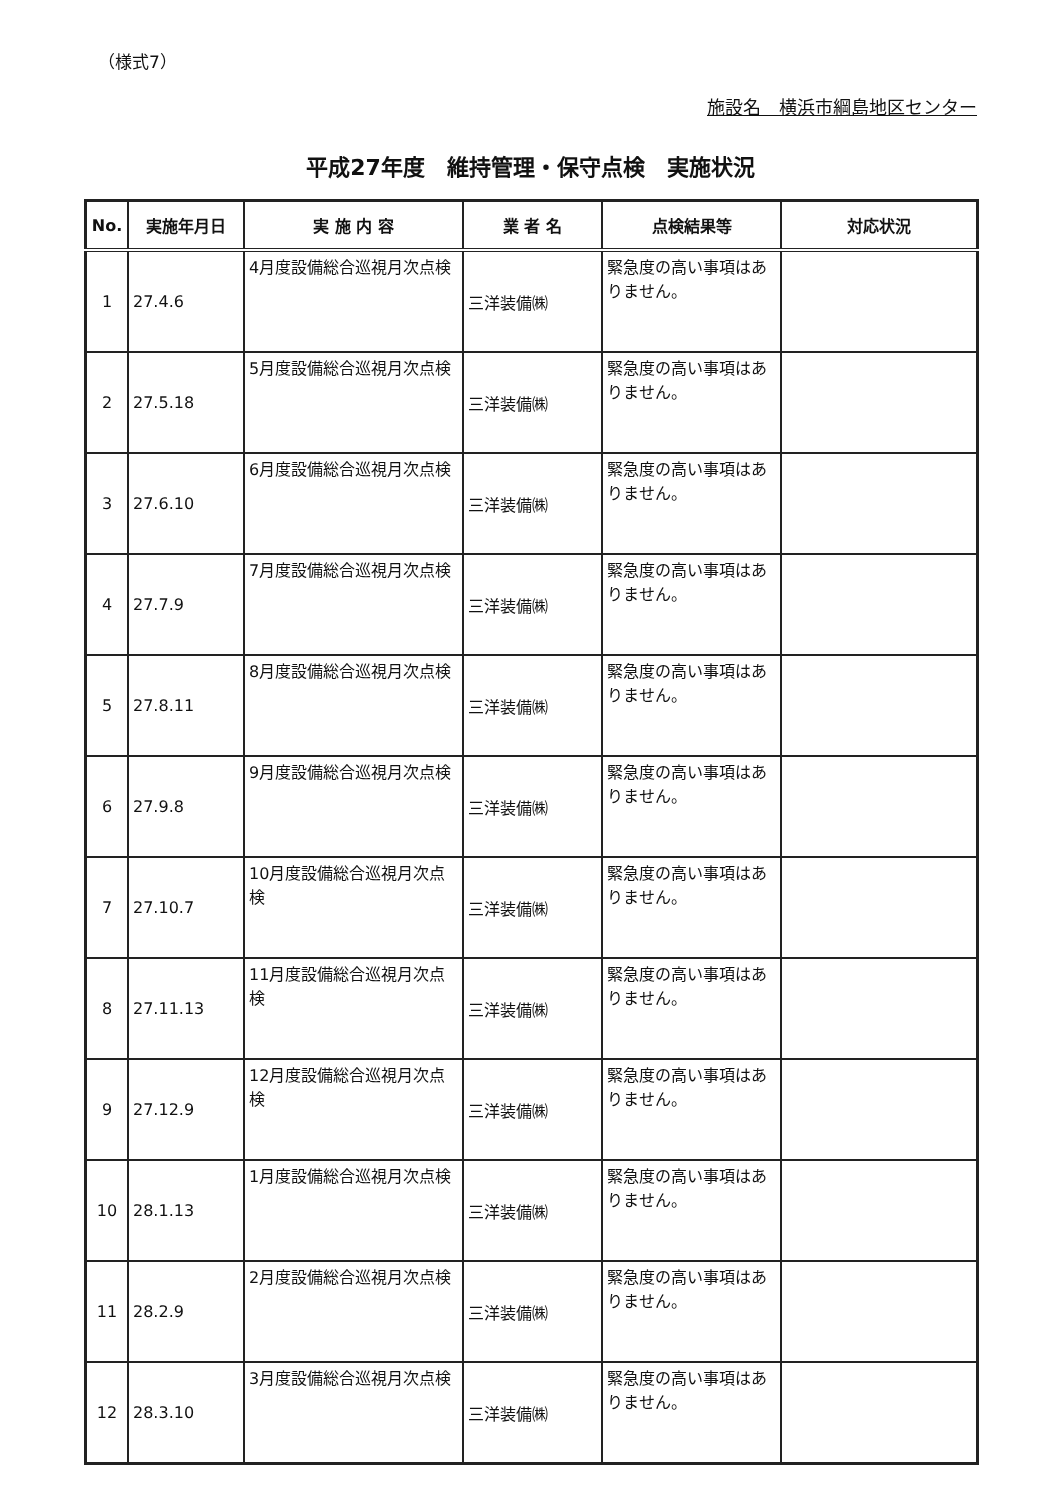（様式7）
施設名　横浜市綱島地区センター
平成27年度　維持管理・保守点検　実施状況
| No. | 実施年月日 | 実 施 内 容 | 業 者 名 | 点検結果等 | 対応状況 |
| --- | --- | --- | --- | --- | --- |
| 1 | 27.4.6 | 4月度設備総合巡視月次点検 | 三洋装備㈱ | 緊急度の高い事項はありません。 | |
| 2 | 27.5.18 | 5月度設備総合巡視月次点検 | 三洋装備㈱ | 緊急度の高い事項はありません。 | |
| 3 | 27.6.10 | 6月度設備総合巡視月次点検 | 三洋装備㈱ | 緊急度の高い事項はありません。 | |
| 4 | 27.7.9 | 7月度設備総合巡視月次点検 | 三洋装備㈱ | 緊急度の高い事項はありません。 | |
| 5 | 27.8.11 | 8月度設備総合巡視月次点検 | 三洋装備㈱ | 緊急度の高い事項はありません。 | |
| 6 | 27.9.8 | 9月度設備総合巡視月次点検 | 三洋装備㈱ | 緊急度の高い事項はありません。 | |
| 7 | 27.10.7 | 10月度設備総合巡視月次点検 | 三洋装備㈱ | 緊急度の高い事項はありません。 | |
| 8 | 27.11.13 | 11月度設備総合巡視月次点検 | 三洋装備㈱ | 緊急度の高い事項はありません。 | |
| 9 | 27.12.9 | 12月度設備総合巡視月次点検 | 三洋装備㈱ | 緊急度の高い事項はありません。 | |
| 10 | 28.1.13 | 1月度設備総合巡視月次点検 | 三洋装備㈱ | 緊急度の高い事項はありません。 | |
| 11 | 28.2.9 | 2月度設備総合巡視月次点検 | 三洋装備㈱ | 緊急度の高い事項はありません。 | |
| 12 | 28.3.10 | 3月度設備総合巡視月次点検 | 三洋装備㈱ | 緊急度の高い事項はありません。 | |